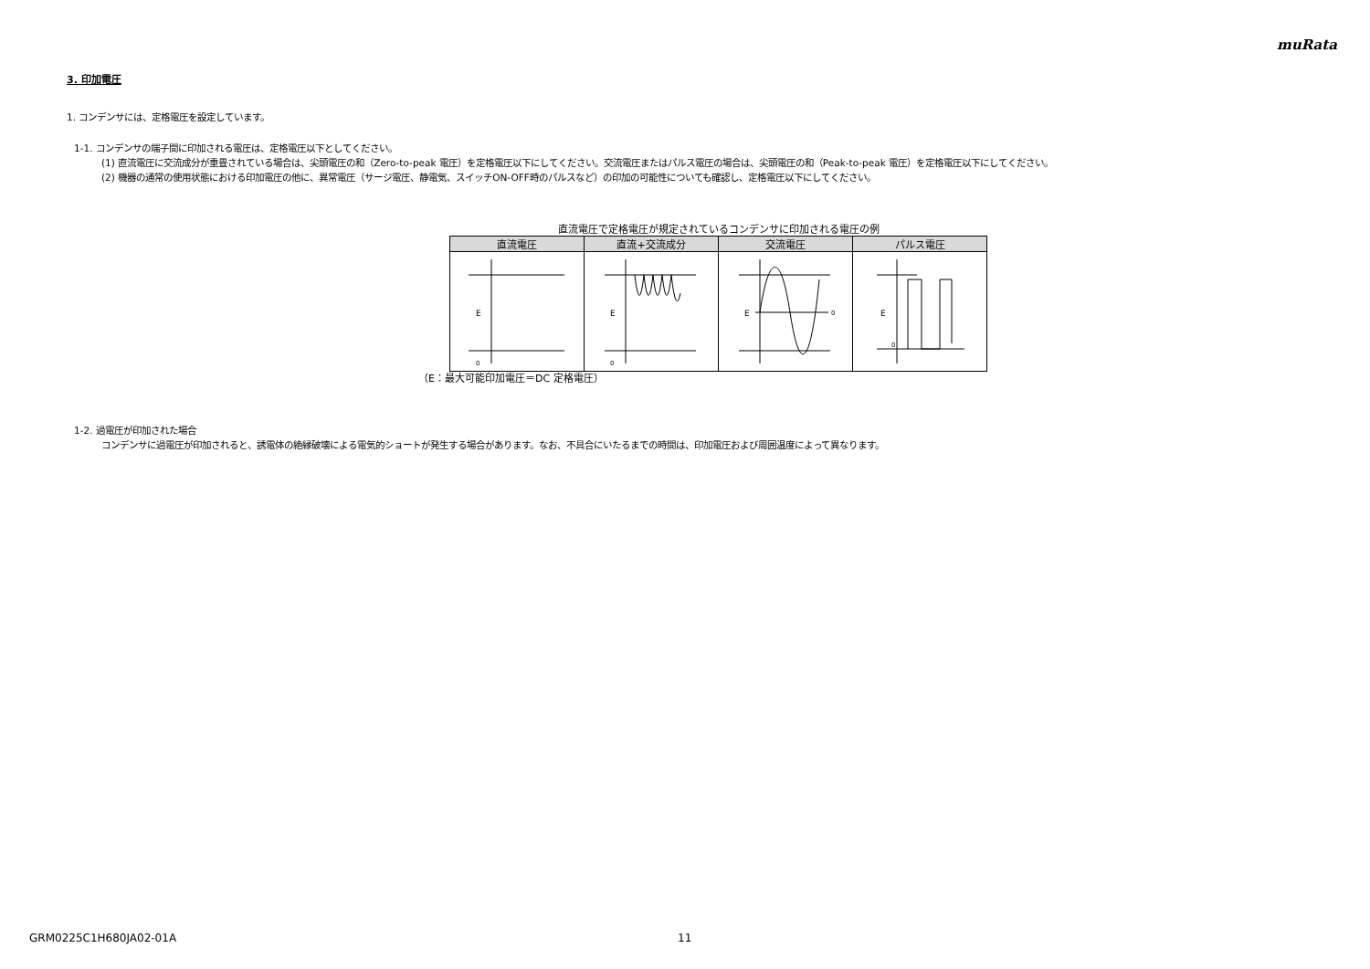muRata
3. 印加電圧
1. コンデンサには、定格電圧を設定しています。
1-1. コンデンサの端子間に印加される電圧は、定格電圧以下としてください。
(1) 直流電圧に交流成分が重畳されている場合は、尖頭電圧の和（Zero-to-peak 電圧）を定格電圧以下にしてください。交流電圧またはパルス電圧の場合は、尖頭電圧の和（Peak-to-peak 電圧）を定格電圧以下にしてください。
(2) 機器の通常の使用状態における印加電圧の他に、異常電圧（サージ電圧、静電気、スイッチON-OFF時のパルスなど）の印加の可能性についても確認し、定格電圧以下にしてください。
直流電圧で定格電圧が規定されているコンデンサに印加される電圧の例
| 直流電圧 | 直流+交流成分 | 交流電圧 | パルス電圧 |
| --- | --- | --- | --- |
| E 0 | E 0 | E 0 | E 0 |
（E：最大可能印加電圧＝DC 定格電圧）
1-2. 過電圧が印加された場合
コンデンサに過電圧が印加されると、誘電体の絶縁破壊による電気的ショートが発生する場合があります。なお、不具合にいたるまでの時間は、印加電圧および周囲温度によって異なります。
GRM0225C1H680JA02-01A 11